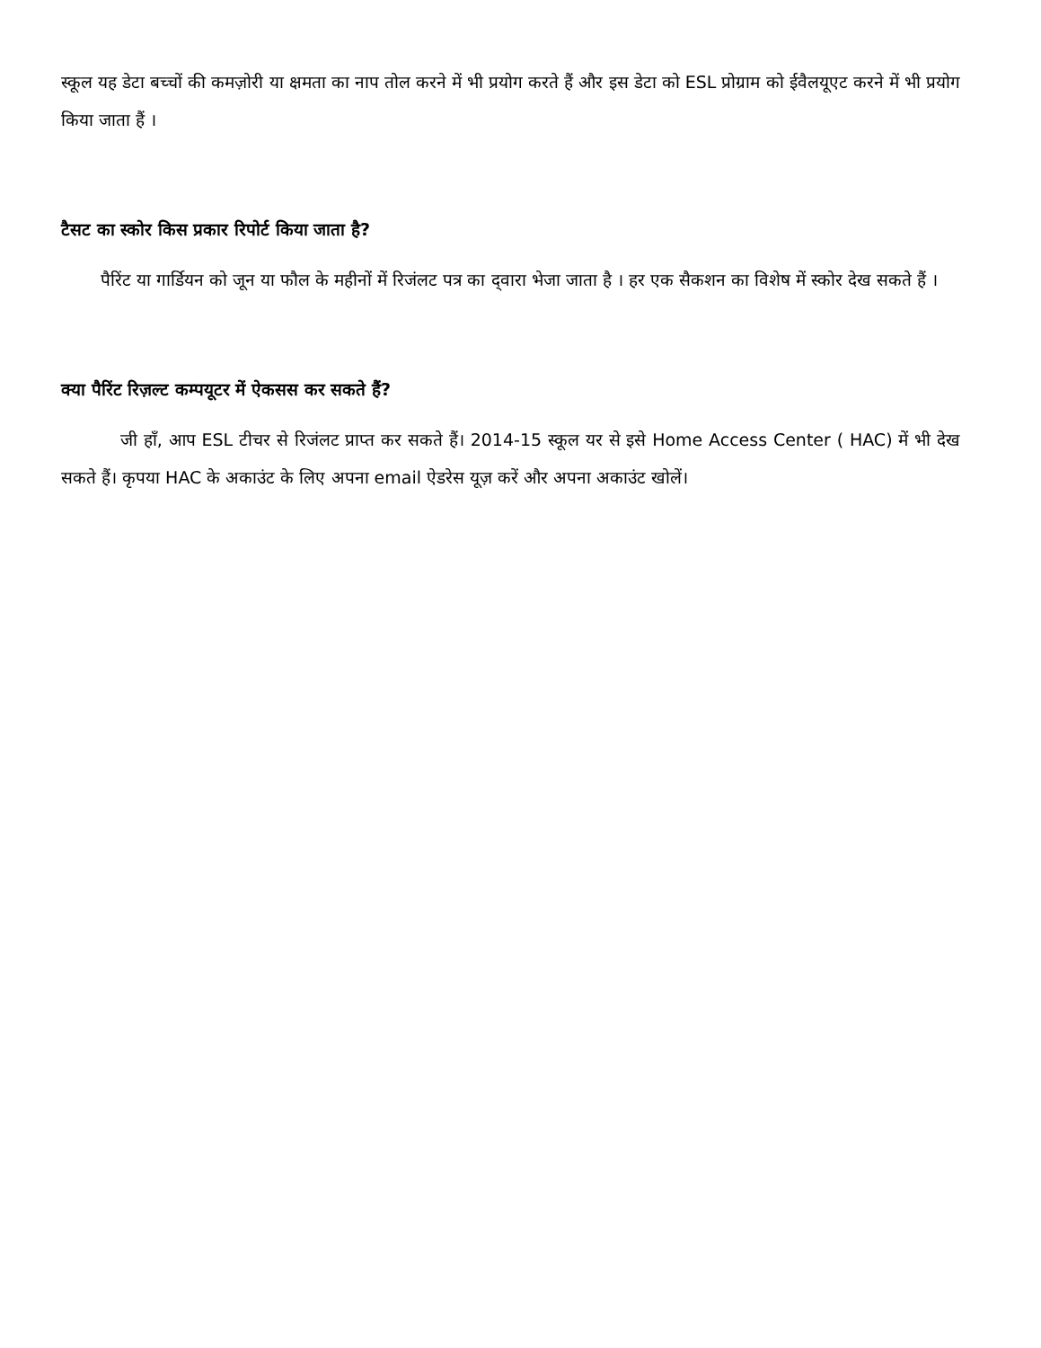स्कूल यह डेटा बच्चों की कमज़ोरी या क्षमता का नाप तोल करने में भी प्रयोग करते हैं और इस डेटा को ESL प्रोग्राम को ईवैलयूएट करने में भी प्रयोग किया जाता हैं ।
टैसट का स्कोर किस प्रकार रिपोर्ट किया जाता है?
पैरिंट या गार्डियन को जून या फौल के महीनों में रिजंलट पत्र का द्‌वारा भेजा जाता है । हर एक सैकशन का विशेष में स्कोर देख सकते हैं ।
क्या पैरिंट रिज़ल्ट कम्पयूटर में ऐकसस कर सकते हैं?
जी हाँ, आप ESL टीचर से रिजंलट प्राप्त कर सकते हैं। 2014-15 स्कूल यर से इसे Home Access Center ( HAC) में भी देख सकते हैं। कृपया HAC के अकाउंट के लिए अपना email ऐडरेस यूज़ करें और अपना अकाउंट खोलें।